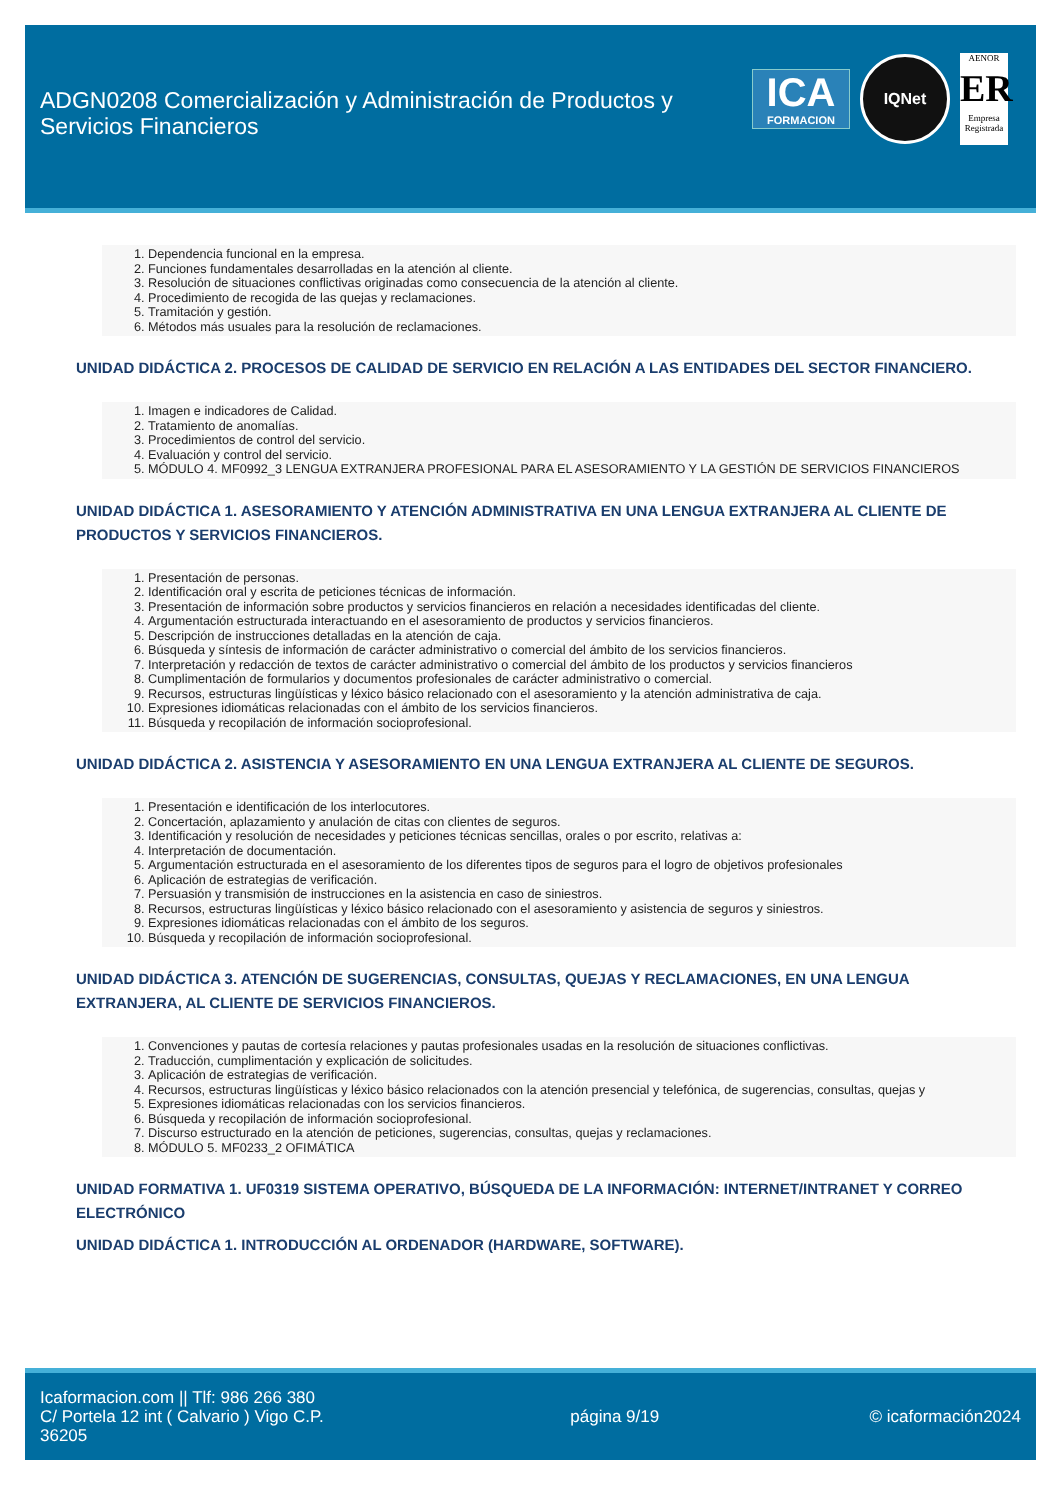ADGN0208 Comercialización y Administración de Productos y Servicios Financieros
ICA
FORMACION
IQNet
AENOR
ER
Empresa Registrada
1. Dependencia funcional en la empresa.
2. Funciones fundamentales desarrolladas en la atención al cliente.
3. Resolución de situaciones conflictivas originadas como consecuencia de la atención al cliente.
4. Procedimiento de recogida de las quejas y reclamaciones.
5. Tramitación y gestión.
6. Métodos más usuales para la resolución de reclamaciones.
UNIDAD DIDÁCTICA 2. PROCESOS DE CALIDAD DE SERVICIO EN RELACIÓN A LAS ENTIDADES DEL SECTOR FINANCIERO.
1. Imagen e indicadores de Calidad.
2. Tratamiento de anomalías.
3. Procedimientos de control del servicio.
4. Evaluación y control del servicio.
5. MÓDULO 4. MF0992_3 LENGUA EXTRANJERA PROFESIONAL PARA EL ASESORAMIENTO Y LA GESTIÓN DE SERVICIOS FINANCIEROS
UNIDAD DIDÁCTICA 1. ASESORAMIENTO Y ATENCIÓN ADMINISTRATIVA EN UNA LENGUA EXTRANJERA AL CLIENTE DE PRODUCTOS Y SERVICIOS FINANCIEROS.
1. Presentación de personas.
2. Identificación oral y escrita de peticiones técnicas de información.
3. Presentación de información sobre productos y servicios financieros en relación a necesidades identificadas del cliente.
4. Argumentación estructurada interactuando en el asesoramiento de productos y servicios financieros.
5. Descripción de instrucciones detalladas en la atención de caja.
6. Búsqueda y síntesis de información de carácter administrativo o comercial del ámbito de los servicios financieros.
7. Interpretación y redacción de textos de carácter administrativo o comercial del ámbito de los productos y servicios financieros
8. Cumplimentación de formularios y documentos profesionales de carácter administrativo o comercial.
9. Recursos, estructuras lingüísticas y léxico básico relacionado con el asesoramiento y la atención administrativa de caja.
10. Expresiones idiomáticas relacionadas con el ámbito de los servicios financieros.
11. Búsqueda y recopilación de información socioprofesional.
UNIDAD DIDÁCTICA 2. ASISTENCIA Y ASESORAMIENTO EN UNA LENGUA EXTRANJERA AL CLIENTE DE SEGUROS.
1. Presentación e identificación de los interlocutores.
2. Concertación, aplazamiento y anulación de citas con clientes de seguros.
3. Identificación y resolución de necesidades y peticiones técnicas sencillas, orales o por escrito, relativas a:
4. Interpretación de documentación.
5. Argumentación estructurada en el asesoramiento de los diferentes tipos de seguros para el logro de objetivos profesionales
6. Aplicación de estrategias de verificación.
7. Persuasión y transmisión de instrucciones en la asistencia en caso de siniestros.
8. Recursos, estructuras lingüísticas y léxico básico relacionado con el asesoramiento y asistencia de seguros y siniestros.
9. Expresiones idiomáticas relacionadas con el ámbito de los seguros.
10. Búsqueda y recopilación de información socioprofesional.
UNIDAD DIDÁCTICA 3. ATENCIÓN DE SUGERENCIAS, CONSULTAS, QUEJAS Y RECLAMACIONES, EN UNA LENGUA EXTRANJERA, AL CLIENTE DE SERVICIOS FINANCIEROS.
1. Convenciones y pautas de cortesía relaciones y pautas profesionales usadas en la resolución de situaciones conflictivas.
2. Traducción, cumplimentación y explicación de solicitudes.
3. Aplicación de estrategias de verificación.
4. Recursos, estructuras lingüísticas y léxico básico relacionados con la atención presencial y telefónica, de sugerencias, consultas, quejas y
5. Expresiones idiomáticas relacionadas con los servicios financieros.
6. Búsqueda y recopilación de información socioprofesional.
7. Discurso estructurado en la atención de peticiones, sugerencias, consultas, quejas y reclamaciones.
8. MÓDULO 5. MF0233_2 OFIMÁTICA
UNIDAD FORMATIVA 1. UF0319 SISTEMA OPERATIVO, BÚSQUEDA DE LA INFORMACIÓN: INTERNET/INTRANET Y CORREO ELECTRÓNICO
UNIDAD DIDÁCTICA 1. INTRODUCCIÓN AL ORDENADOR (HARDWARE, SOFTWARE).
Icaformacion.com || Tlf: 986 266 380
C/ Portela 12 int ( Calvario ) Vigo C.P. 36205
página 9/19 © icaformación2024